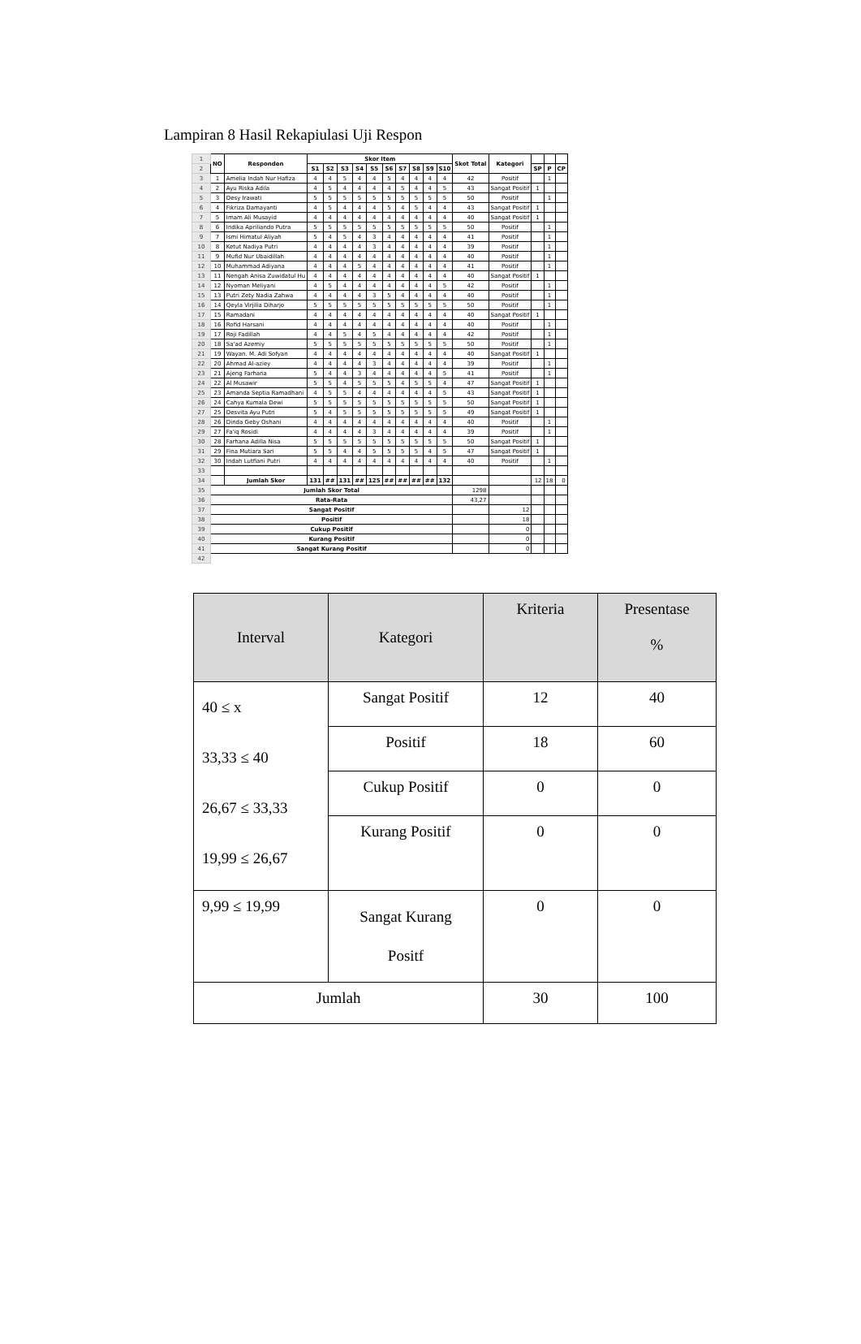Lampiran 8 Hasil Rekapiulasi Uji Respon
| 1 | NO | Responden | Skor Item | | | | | | | | | | Skot Total | Kategori | | | |
| 2 | | | S1 | S2 | S3 | S4 | S5 | S6 | S7 | S8 | S9 | S10 | | | SP | P | CP |
| 3 | 1 | Amelia Indah Nur Hafiza | 4 | 4 | 5 | 4 | 4 | 5 | 4 | 4 | 4 | 4 | 42 | Positif | | 1 | |
| 4 | 2 | Ayu Riska Adila | 4 | 5 | 4 | 4 | 4 | 4 | 5 | 4 | 4 | 5 | 43 | Sangat Positif | 1 | | |
| 5 | 3 | Desy Irawati | 5 | 5 | 5 | 5 | 5 | 5 | 5 | 5 | 5 | 5 | 50 | Positif | | 1 | |
| 6 | 4 | Fikriza Damayanti | 4 | 5 | 4 | 4 | 4 | 5 | 4 | 5 | 4 | 4 | 43 | Sangat Positif | 1 | | |
| 7 | 5 | Imam Ali Musayid | 4 | 4 | 4 | 4 | 4 | 4 | 4 | 4 | 4 | 4 | 40 | Sangat Positif | 1 | | |
| 8 | 6 | Indika Apriliando Putra | 5 | 5 | 5 | 5 | 5 | 5 | 5 | 5 | 5 | 5 | 50 | Positif | | 1 | |
| 9 | 7 | Ismi Himatul Aliyah | 5 | 4 | 5 | 4 | 3 | 4 | 4 | 4 | 4 | 4 | 41 | Positif | | 1 | |
| 10 | 8 | Ketut Nadiya Putri | 4 | 4 | 4 | 4 | 3 | 4 | 4 | 4 | 4 | 4 | 39 | Positif | | 1 | |
| 11 | 9 | Mufid Nur Ubaidillah | 4 | 4 | 4 | 4 | 4 | 4 | 4 | 4 | 4 | 4 | 40 | Positif | | 1 | |
| 12 | 10 | Muhammad Adiyana | 4 | 4 | 4 | 5 | 4 | 4 | 4 | 4 | 4 | 4 | 41 | Positif | | 1 | |
| 13 | 11 | Nengah Anisa Zuwidatul Hu | 4 | 4 | 4 | 4 | 4 | 4 | 4 | 4 | 4 | 4 | 40 | Sangat Positif | 1 | | |
| 14 | 12 | Nyoman Meliyani | 4 | 5 | 4 | 4 | 4 | 4 | 4 | 4 | 4 | 5 | 42 | Positif | | 1 | |
| 15 | 13 | Putri Zety Nadia Zahwa | 4 | 4 | 4 | 4 | 3 | 5 | 4 | 4 | 4 | 4 | 40 | Positif | | 1 | |
| 16 | 14 | Qeyla Virjilia Diharjo | 5 | 5 | 5 | 5 | 5 | 5 | 5 | 5 | 5 | 5 | 50 | Positif | | 1 | |
| 17 | 15 | Ramadani | 4 | 4 | 4 | 4 | 4 | 4 | 4 | 4 | 4 | 4 | 40 | Sangat Positif | 1 | | |
| 18 | 16 | Rofid Harsani | 4 | 4 | 4 | 4 | 4 | 4 | 4 | 4 | 4 | 4 | 40 | Positif | | 1 | |
| 19 | 17 | Roji Fadillah | 4 | 4 | 5 | 4 | 5 | 4 | 4 | 4 | 4 | 4 | 42 | Positif | | 1 | |
| 20 | 18 | Sa'ad Azemiy | 5 | 5 | 5 | 5 | 5 | 5 | 5 | 5 | 5 | 5 | 50 | Positif | | 1 | |
| 21 | 19 | Wayan. M. Adi Sofyan | 4 | 4 | 4 | 4 | 4 | 4 | 4 | 4 | 4 | 4 | 40 | Sangat Positif | 1 | | |
| 22 | 20 | Ahmad Al-aziey | 4 | 4 | 4 | 4 | 3 | 4 | 4 | 4 | 4 | 4 | 39 | Positif | | 1 | |
| 23 | 21 | Ajeng Farhana | 5 | 4 | 4 | 3 | 4 | 4 | 4 | 4 | 4 | 5 | 41 | Positif | | 1 | |
| 24 | 22 | Al Musawir | 5 | 5 | 4 | 5 | 5 | 5 | 4 | 5 | 5 | 4 | 47 | Sangat Positif | 1 | | |
| 25 | 23 | Amanda Septia Ramadhani | 4 | 5 | 5 | 4 | 4 | 4 | 4 | 4 | 4 | 5 | 43 | Sangat Positif | 1 | | |
| 26 | 24 | Cahya Kumala Dewi | 5 | 5 | 5 | 5 | 5 | 5 | 5 | 5 | 5 | 5 | 50 | Sangat Positif | 1 | | |
| 27 | 25 | Desvita Ayu Putri | 5 | 4 | 5 | 5 | 5 | 5 | 5 | 5 | 5 | 5 | 49 | Sangat Positif | 1 | | |
| 28 | 26 | Dinda Geby Oshani | 4 | 4 | 4 | 4 | 4 | 4 | 4 | 4 | 4 | 4 | 40 | Positif | | 1 | |
| 29 | 27 | Fa'iq Rosidi | 4 | 4 | 4 | 4 | 3 | 4 | 4 | 4 | 4 | 4 | 39 | Positif | | 1 | |
| 30 | 28 | Farhana Adilla Nisa | 5 | 5 | 5 | 5 | 5 | 5 | 5 | 5 | 5 | 5 | 50 | Sangat Positif | 1 | | |
| 31 | 29 | Fina Mutiara Sari | 5 | 5 | 4 | 4 | 5 | 5 | 5 | 5 | 4 | 5 | 47 | Sangat Positif | 1 | | |
| 32 | 30 | Indah Lutfiani Putri | 4 | 4 | 4 | 4 | 4 | 4 | 4 | 4 | 4 | 4 | 40 | Positif | | 1 | |
| 33 | | | | | | | | | | | | | | | | | |
| 34 | | Jumlah Skor | 131 | ## | 131 | ## | 125 | ## | ## | ## | ## | 132 | | | 12 | 18 | 0 |
| 35 | Jumlah Skor Total | | | | | | | | | | | | 1298 | | | | |
| 36 | Rata-Rata | | | | | | | | | | | | 43,27 | | | | |
| 37 | Sangat Positif | | | | | | | | | | | | | 12 | | | |
| 38 | Positif | | | | | | | | | | | | | 18 | | | |
| 39 | Cukup Positif | | | | | | | | | | | | | 0 | | | |
| 40 | Kurang Positif | | | | | | | | | | | | | 0 | | | |
| 41 | Sangat Kurang Positif | | | | | | | | | | | | | 0 | | | |
| 42 | | | | | | | | | | | | | | | | | |
| Interval | Kategori | Kriteria | Presentase % |
| --- | --- | --- | --- |
| 40 ≤ x 33,33 ≤ 40 26,67 ≤ 33,33 19,99 ≤ 26,67 | Sangat Positif | 12 | 40 |
| | Positif | 18 | 60 |
| | Cukup Positif | 0 | 0 |
| | Kurang Positif | 0 | 0 |
| 9,99 ≤ 19,99 | Sangat Kurang Positf | 0 | 0 |
| Jumlah | | 30 | 100 |